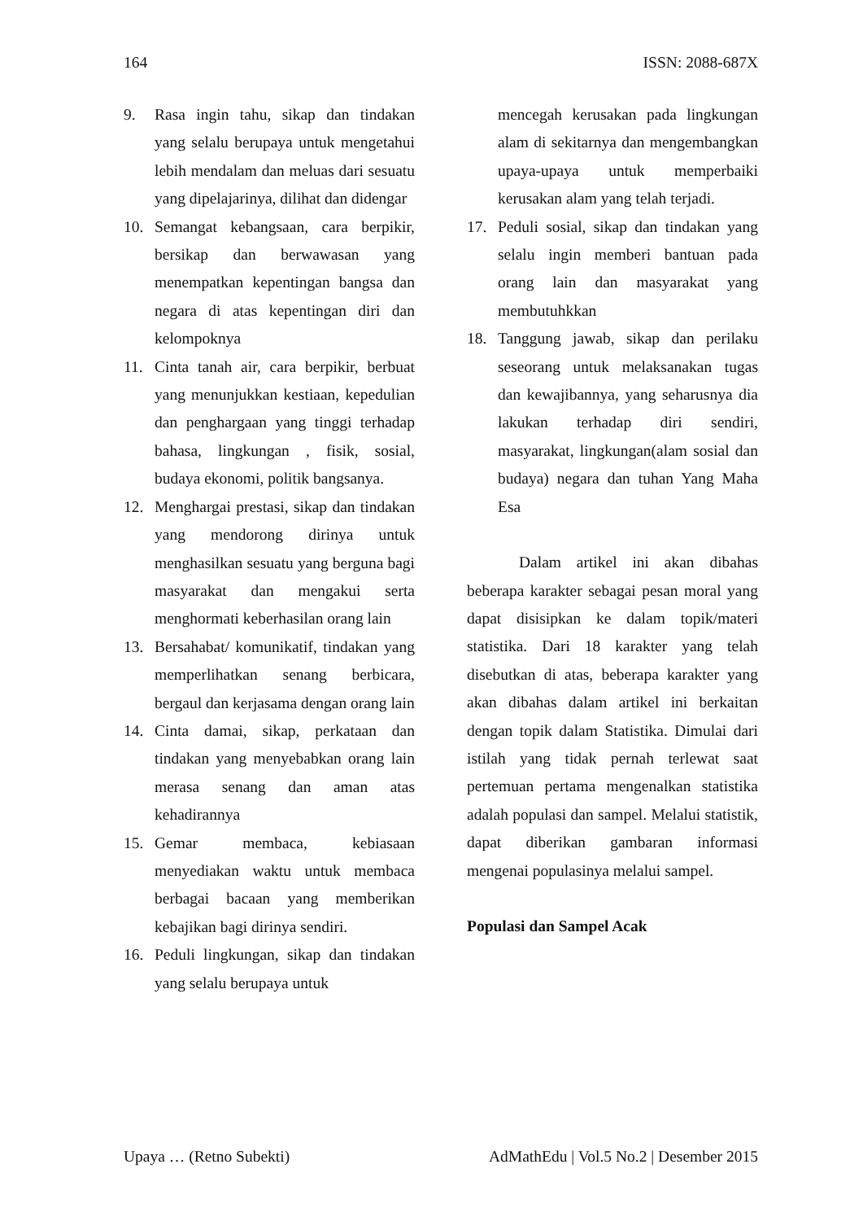164 ISSN: 2088-687X
9. Rasa ingin tahu, sikap dan tindakan yang selalu berupaya untuk mengetahui lebih mendalam dan meluas dari sesuatu yang dipelajarinya, dilihat dan didengar
10. Semangat kebangsaan, cara berpikir, bersikap dan berwawasan yang menempatkan kepentingan bangsa dan negara di atas kepentingan diri dan kelompoknya
11. Cinta tanah air, cara berpikir, berbuat yang menunjukkan kestiaan, kepedulian dan penghargaan yang tinggi terhadap bahasa, lingkungan , fisik, sosial, budaya ekonomi, politik bangsanya.
12. Menghargai prestasi, sikap dan tindakan yang mendorong dirinya untuk menghasilkan sesuatu yang berguna bagi masyarakat dan mengakui serta menghormati keberhasilan orang lain
13. Bersahabat/ komunikatif, tindakan yang memperlihatkan senang berbicara, bergaul dan kerjasama dengan orang lain
14. Cinta damai, sikap, perkataan dan tindakan yang menyebabkan orang lain merasa senang dan aman atas kehadirannya
15. Gemar membaca, kebiasaan menyediakan waktu untuk membaca berbagai bacaan yang memberikan kebajikan bagi dirinya sendiri.
16. Peduli lingkungan, sikap dan tindakan yang selalu berupaya untuk
mencegah kerusakan pada lingkungan alam di sekitarnya dan mengembangkan upaya-upaya untuk memperbaiki kerusakan alam yang telah terjadi.
17. Peduli sosial, sikap dan tindakan yang selalu ingin memberi bantuan pada orang lain dan masyarakat yang membutuhkkan
18. Tanggung jawab, sikap dan perilaku seseorang untuk melaksanakan tugas dan kewajibannya, yang seharusnya dia lakukan terhadap diri sendiri, masyarakat, lingkungan(alam sosial dan budaya) negara dan tuhan Yang Maha Esa
Dalam artikel ini akan dibahas beberapa karakter sebagai pesan moral yang dapat disisipkan ke dalam topik/materi statistika. Dari 18 karakter yang telah disebutkan di atas, beberapa karakter yang akan dibahas dalam artikel ini berkaitan dengan topik dalam Statistika. Dimulai dari istilah yang tidak pernah terlewat saat pertemuan pertama mengenalkan statistika adalah populasi dan sampel. Melalui statistik, dapat diberikan gambaran informasi mengenai populasinya melalui sampel.
Populasi dan Sampel Acak
Upaya … (Retno Subekti) AdMathEdu | Vol.5 No.2 | Desember 2015